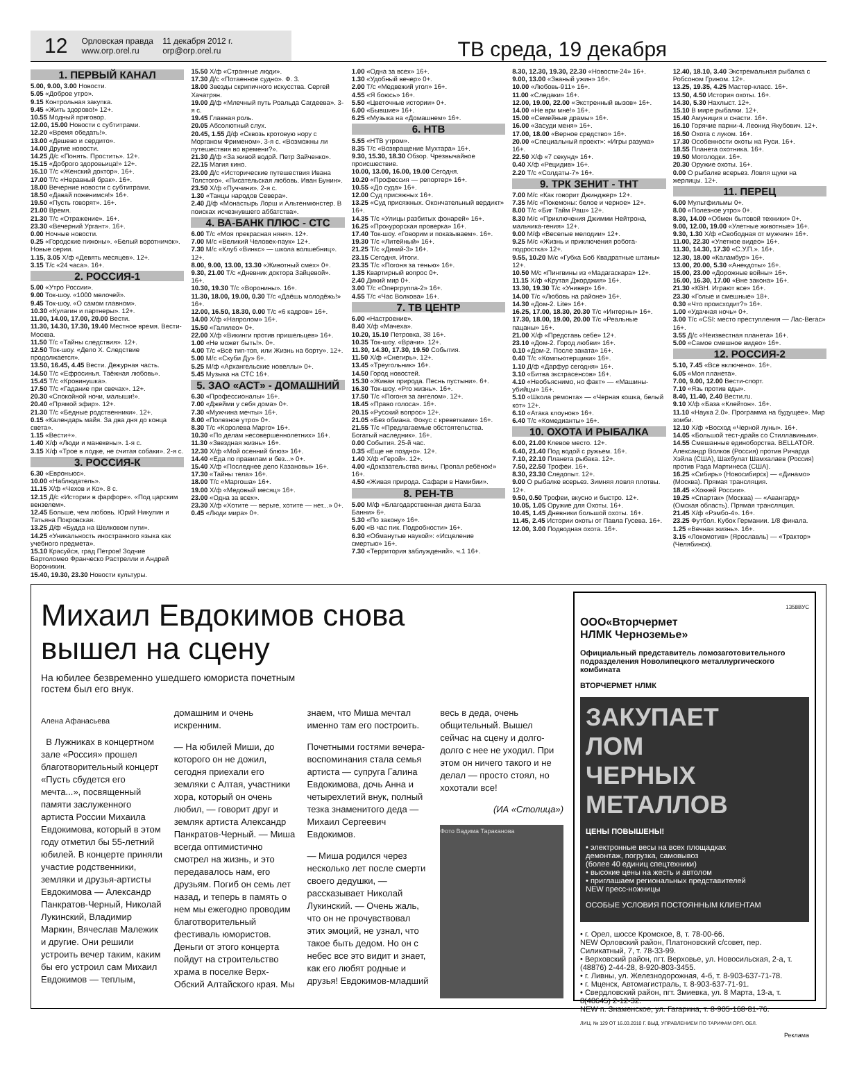12 Орловская правда
www.orp.orel.ru 11 декабря 2012 г.
orp@orp.orel.ru
ТВ среда, 19 декабря
1. ПЕРВЫЙ КАНАЛ
5.00, 9.00, 3.00 Новости.
5.05 «Доброе утро».
9.15 Контрольная закупка.
9.45 «Жить здорово!» 12+.
10.55 Модный приговор.
12.00, 15.00 Новости с субтитрами.
12.20 «Время обедать!».
13.00 «Дешево и сердито».
14.00 Другие новости.
14.25 Д/с «Понять. Простить». 12+.
15.15 «Доброго здоровьица!» 12+.
16.10 Т/с «Женский доктор». 16+.
17.00 Т/с «Неравный брак». 16+.
18.00 Вечерние новости с субтитрами.
18.50 «Давай поженимся!» 16+.
19.50 «Пусть говорят». 16+.
21.00 Время.
21.30 Т/с «Отражение». 16+.
23.30 «Вечерний Ургант». 16+.
0.00 Ночные новости.
0.25 «Городские пижоны». «Белый воротничок». Новые серии.
1.15, 3.05 Х/ф «Девять месяцев». 12+.
3.15 Т/с «24 часа». 16+.
2. РОССИЯ-1
5.00 «Утро России».
9.00 Ток-шоу. «1000 мелочей».
9.45 Ток-шоу. «О самом главном».
10.30 «Кулагин и партнеры». 12+.
11.00, 14.00, 17.00, 20.00 Вести.
11.30, 14.30, 17.30, 19.40 Местное время. Вести-Москва.
11.50 Т/с «Тайны следствия». 12+.
12.50 Ток-шоу. «Дело Х. Следствие продолжается».
13.50, 16.45, 4.45 Вести. Дежурная часть.
14.50 Т/с «Ефросинья. Таёжная любовь».
15.45 Т/с «Кровинушка».
17.50 Т/с «Гадание при свечах». 12+.
20.30 «Спокойной ночи, малыши!».
20.40 «Прямой эфир». 12+.
21.30 Т/с «Бедные родственники». 12+.
0.15 «Календарь майя. За два дня до конца света».
1.15 «Вести+».
1.40 Х/ф «Люди и манекены». 1-я с.
3.15 Х/ф «Трое в лодке, не считая собаки». 2-я с.
3. РОССИЯ-К
6.30 «Евроньюс».
10.00 «Наблюдатель».
11.15 Х/ф «Чехов и Ко». 8 с.
12.15 Д/с «Истории в фарфоре». «Под царским вензелем».
12.45 Больше, чем любовь. Юрий Никулин и Татьяна Покровская.
13.25 Д/ф «Будда на Шелковом пути».
14.25 «Уникальность иностранного языка как учебного предмета».
15.10 Красуйся, град Петров! Зодчие Бартоломео Франческо Растрелли и Андрей Воронихин.
15.40, 19.30, 23.30 Новости культуры.
15.50 Х/ф «Странные люди».
17.30 Д/с «Потаенное судно». Ф. 3.
18.00 Звезды скрипичного искусства. Сергей Хачатрян.
19.00 Д/ф «Млечный путь Роальда Сагдеева». 3-я с.
19.45 Главная роль.
20.05 Абсолютный слух.
20.45, 1.55 Д/ф «Сквозь кротовую нору с Морганом Фрименом». 3-я с. «Возможны ли путешествия во времени?».
21.30 Д/ф «За живой водой. Петр Зайченко».
22.15 Магия кино.
23.00 Д/с «Исторические путешествия Ивана Толстого». «Писательская любовь. Иван Бунин».
23.50 Х/ф «Пуччини». 2-я с.
1.30 «Танцы народов Севера».
2.40 Д/ф «Монастырь Лорш и Альтенмюнстер. В поисках исчезнувшего аббатства».
4. ВА-БАНК ПЛЮС - СТС
6.00 Т/с «Моя прекрасная няня». 12+.
7.00 М/с «Великий Человек-паук» 12+.
7.30 М/с «Клуб «Винкс» — школа волшебниц». 12+.
8.00, 9.00, 13.00, 13.30 «Животный смех» 0+.
9.30, 21.00 Т/с «Дневник доктора Зайцевой». 16+.
10.30, 19.30 Т/с «Воронины». 16+.
11.30, 18.00, 19.00, 0.30 Т/с «Даёшь молодёжь!» 16+.
12.00, 16.50, 18.30, 0.00 Т/с «6 кадров» 16+.
14.00 Х/ф «Напролом» 16+.
15.50 «Галилео» 0+.
22.00 Х/ф «Викинги против пришельцев» 16+.
1.00 «Не может быть!». 0+.
4.00 Т/с «Всё тип-топ, или Жизнь на борту». 12+.
5.00 М/с «Скуби Ду» 6+.
5.25 М/ф «Архангельские новеллы» 0+.
5.45 Музыка на СТС 16+.
5. ЗАО «АСТ» - ДОМАШНИЙ
6.30 «Профессионалы» 16+.
7.00 «Джейми у себя дома» 0+.
7.30 «Мужчина мечты» 16+.
8.00 «Полезное утро» 0+.
8.30 Т/с «Королева Марго» 16+.
10.30 «По делам несовершеннолетних» 16+.
11.30 «Звездная жизнь» 16+.
12.30 Х/ф «Мой осенний блюз» 16+.
14.40 «Еда по правилам и без...» 0+.
15.40 Х/ф «Последнее дело Казановы» 16+.
17.30 «Тайны тела» 16+.
18.00 Т/с «Маргоша» 16+.
19.00 Х/ф «Медовый месяц» 16+.
23.00 «Одна за всех».
23.30 Х/ф «Хотите — верьте, хотите — нет...» 0+.
0.45 «Люди мира» 0+.
1.00 «Одна за всех» 16+.
1.30 «Удобный вечер» 0+.
2.00 Т/с «Медвежий угол» 16+.
4.55 «Я боюсь» 16+.
5.50 «Цветочные истории» 0+.
6.00 «Бывшие» 16+.
6.25 «Музыка на «Домашнем» 16+.
6. НТВ
5.55 «НТВ утром».
8.35 Т/с «Возвращение Мухтара» 16+.
9.30, 15.30, 18.30 Обзор. Чрезвычайное происшествие.
10.00, 13.00, 16.00, 19.00 Сегодня.
10.20 «Профессия — репортер» 16+.
10.55 «До суда» 16+.
12.00 Суд присяжных 16+.
13.25 «Суд присяжных. Окончательный вердикт» 16+.
14.35 Т/с «Улицы разбитых фонарей» 16+.
16.25 «Прокурорская проверка» 16+.
17.40 Ток-шоу. «Говорим и показываем». 16+.
19.30 Т/с «Литейный» 16+.
21.25 Т/с «Дикий-3» 16+.
23.15 Сегодня. Итоги.
23.35 Т/с «Погоня за тенью» 16+.
1.35 Квартирный вопрос 0+.
2.40 Дикий мир 0+.
3.00 Т/с «Опергруппа-2» 16+.
4.55 Т/с «Час Волкова» 16+.
7. ТВ ЦЕНТР
6.00 «Настроение».
8.40 Х/ф «Мачеха».
10.20, 15.10 Петровка, 38 16+.
10.35 Ток-шоу. «Врачи». 12+.
11.30, 14.30, 17.30, 19.50 События.
11.50 Х/ф «Снегирь». 12+.
13.45 «Треугольник» 16+.
14.50 Город новостей.
15.30 «Живая природа. Песнь пустыни». 6+.
16.30 Ток-шоу. «Pro жизнь». 16+.
17.50 Т/с «Погоня за ангелом». 12+.
18.45 «Право голоса». 16+.
20.15 «Русский вопрос» 12+.
21.05 «Без обмана. Фокус с креветками» 16+.
21.55 Т/с «Предлагаемые обстоятельства. Богатый наследник». 16+.
0.00 События. 25-й час.
0.35 «Еще не поздно». 12+.
1.40 Х/ф «Герой». 12+.
4.00 «Доказательства вины. Пропал ребёнок!» 16+.
4.50 «Живая природа. Сафари в Намибии».
8. РЕН-ТВ
5.00 М/ф «Благодарственная диета Багза Банни» 6+.
5.30 «По закону» 16+.
6.00 «В час пик. Подробности» 16+.
6.30 «Обманутые наукой»: «Исцеление смертью» 16+.
7.30 «Территория заблуждений». ч.1 16+.
8.30, 12.30, 19.30, 22.30 «Новости-24» 16+.
9.00, 13.00 «Званый ужин» 16+.
10.00 «Любовь-911» 16+.
11.00 «Следаки» 16+.
12.00, 19.00, 22.00 «Экстренный вызов» 16+.
14.00 «Не ври мне!» 16+.
15.00 «Семейные драмы» 16+.
16.00 «Засуди меня» 16+.
17.00, 18.00 «Верное средство» 16+.
20.00 «Специальный проект»: «Игры разума» 16+.
22.50 Х/ф «7 секунд» 16+.
0.40 Х/ф «Рецидив» 16+.
2.20 Т/с «Солдаты-7» 16+.
9. ТРК ЗЕНИТ - ТНТ
7.00 М/с «Как говорит Джинджер» 12+.
7.35 М/с «Покемоны: белое и черное» 12+.
8.00 Т/с «Биг Тайм Раш» 12+.
8.30 М/с «Приключения Джимми Нейтрона, мальчика-гения» 12+.
9.00 М/ф «Веселые мелодии» 12+.
9.25 М/с «Жизнь и приключения робота-подростка» 12+.
9.55, 10.20 М/с «Губка Боб Квадратные штаны» 12+.
10.50 М/с «Пингвины из «Мадагаскара» 12+.
11.15 Х/ф «Крутая Джорджия» 16+.
13.30, 19.30 Т/с «Универ» 16+.
14.00 Т/с «Любовь на районе» 16+.
14.30 «Дом-2. Lite» 16+.
16.25, 17.00, 18.30, 20.30 Т/с «Интерны» 16+.
17.30, 18.00, 19.00, 20.00 Т/с «Реальные пацаны» 16+.
21.00 Х/ф «Представь себе» 12+.
23.10 «Дом-2. Город любви» 16+.
0.10 «Дом-2. После заката» 16+.
0.40 Т/с «Компьютерщики» 16+.
1.10 Д/ф «Дарфур сегодня» 16+.
3.10 «Битва экстрасенсов» 16+.
4.10 «Необъяснимо, но факт» — «Машины-убийцы» 16+.
5.10 «Школа ремонта» — «Черная кошка, белый кот» 12+.
6.10 «Атака клоунов» 16+.
6.40 Т/с «Комедианты» 16+.
10. ОХОТА И РЫБАЛКА
6.00, 21.00 Клевое место. 12+.
6.40, 21.40 Под водой с ружьем. 16+.
7.10, 22.10 Планета рыбака. 12+.
7.50, 22.50 Трофеи. 16+.
8.30, 23.30 Следопыт. 12+.
9.00 О рыбалке всерьез. Зимняя ловля плотвы. 12+.
9.50, 0.50 Трофеи, вкусно и быстро. 12+.
10.05, 1.05 Оружие для Охоты. 16+.
10.45, 1.45 Дневники большой охоты. 16+.
11.45, 2.45 Истории охоты от Павла Гусева. 16+.
12.00, 3.00 Подводная охота. 16+.
12.40, 18.10, 3.40 Экстремальная рыбалка с Робсоном Грином. 12+.
13.25, 19.35, 4.25 Мастер-класс. 16+.
13.50, 4.50 История охоты. 16+.
14.30, 5.30 Нахлыст. 12+.
15.10 В мире рыбалки. 12+.
15.40 Амуниция и снасти. 16+.
16.10 Горячие парни-4. Леонид Якубович. 12+.
16.50 Охота с луком. 16+.
17.30 Особенности охоты на Руси. 16+.
18.55 Планета охотника. 16+.
19.50 Мотолодки. 16+.
20.30 Оружие охоты. 16+.
0.00 О рыбалке всерьез. Ловля щуки на жерлицы. 12+.
11. ПЕРЕЦ
6.00 Мультфильмы 0+.
8.00 «Полезное утро» 0+.
8.30, 14.00 «Обмен бытовой техники» 0+.
9.00, 12.00, 19.00 «Улетные животные» 16+.
9.30, 1.30 Х/ф «Свободная от мужчин» 16+.
11.00, 22.30 «Улетное видео» 16+.
11.30, 14.30, 17.30 «С.У.П.». 16+.
12.30, 18.00 «Каламбур» 16+.
13.00, 20.00, 5.30 «Анекдоты» 16+.
15.00, 23.00 «Дорожные войны» 16+.
16.00, 16.30, 17.00 «Вне закона» 16+.
21.30 «КВН. Играют все» 16+.
23.30 «Голые и смешные» 18+.
0.30 «Что происходит?» 16+.
1.00 «Удачная ночь» 0+.
3.00 Т/с «CSI: место преступления — Лас-Вегас» 16+.
3.55 Д/с «Неизвестная планета» 16+.
5.00 «Самое смешное видео» 16+.
12. РОССИЯ-2
5.10, 7.45 «Все включено». 16+.
6.05 «Моя планета».
7.00, 9.00, 12.00 Вести-спорт.
7.10 «Язь против еды».
8.40, 11.40, 2.40 Вести.ru.
9.10 Х/ф «База «Клейтон». 16+.
11.10 «Наука 2.0». Программа на будущее». Мир зомби.
12.10 Х/ф «Восход «Черной луны». 16+.
14.05 «Большой тест-драйв со Стиллавиным».
14.55 Смешанные единоборства. BELLATOR. Александр Волков (Россия) против Ричарда Хэйла (США), Шахбулат Шамхалаев (Россия) против Рэда Мартинеса (США).
16.25 «Сибирь» (Новосибирск) — «Динамо» (Москва). Прямая трансляция.
18.45 «Хоккей России».
19.25 «Спартак» (Москва) — «Авангард» (Омская область). Прямая трансляция.
21.45 Х/ф «Рэмбо-4». 16+.
23.25 Футбол. Кубок Германии. 1/8 финала.
1.25 «Вечная жизнь». 16+.
3.15 «Локомотив» (Ярославль) — «Трактор» (Челябинск).
Михаил Евдокимов снова
вышел на сцену
На юбилее безвременно ушедшего юмориста почетным
гостем был его внук.
Алена Афанасьева
В Лужниках в концертном зале «Россия» прошел благотворительный концерт «Пусть сбудется его мечта...», посвященный памяти заслуженного артиста России Михаила Евдокимова, который в этом году отметил бы 55-летний юбилей. В концерте приняли участие родственники, земляки и друзья-артисты Евдокимова — Александр Панкратов-Черный, Николай Лукинский, Владимир Маркин, Вячеслав Малежик и другие. Они решили устроить вечер таким, каким бы его устроил сам Михаил Евдокимов — теплым, домашним и очень искренним.
— На юбилей Миши, до которого он не дожил, сегодня приехали его земляки с Алтая, участники хора, который он очень любил, — говорит друг и земляк артиста Александр Панкратов-Черный. — Миша всегда оптимистично смотрел на жизнь, и это передавалось нам, его друзьям. Погиб он семь лет назад, и теперь в память о нем мы ежегодно проводим благотворительный фестиваль юмористов. Деньги от этого концерта пойдут на строительство храма в поселке Верх-Обский Алтайского края. Мы знаем, что Миша мечтал именно там его построить.
Почетными гостями вечера-воспоминания стала семья артиста — супруга Галина Евдокимова, дочь Анна и четырехлетий внук, полный тезка знаменитого деда — Михаил Сергеевич Евдокимов.
— Миша родился через несколько лет после смерти своего дедушки, — рассказывает Николай Лукинский. — Очень жаль, что он не прочувствовал этих эмоций, не узнал, что такое быть дедом. Но он с небес все это видит и знает, как его любят родные и друзья! Евдокимов-младший весь в деда, очень общительный. Вышел сейчас на сцену и долго-долго с нее не уходил. При этом он ничего такого и не делал — просто стоял, но хохотали все!
(ИА «Столица»)
Фото Вадима Тараканова
1358ВУС
ООО«Вторчермет
НЛМК Черноземье»
Официальный представитель ломозаготовительного подразделения Новолипецкого металлургического комбината
ВТОРЧЕРМЕТ НЛМК
ЗАКУПАЕТ
ЛОМ
ЧЕРНЫХ
МЕТАЛЛОВ
ЦЕНЫ ПОВЫШЕНЫ!
• электронные весы на всех площадках
демонтаж, погрузка, самовывоз
(более 40 единиц спецтехники)
• высокие цены на жесть и автолом
• приглашаем региональных представителей
NEW пресс-ножницы
ОСОБЫЕ УСЛОВИЯ ПОСТОЯННЫМ КЛИЕНТАМ
• г. Орел, шоссе Кромское, 8, т. 78-00-66.
NEW Орловский район, Платоновский с/совет, пер. Силикатный, 7, т. 78-33-99.
• Верховский район, пгт. Верховье, ул. Новосильская, 2-а, т. (48876) 2-44-28, 8-920-803-3455.
• г. Ливны, ул. Железнодорожная, 4-б, т. 8-903-637-71-78.
• г. Мценск, Автомагистраль, т. 8-903-637-71-91.
• Свердловский район, пгт. Змиевка, ул. 8 Марта, 13-а, т. 8(48645) 2-12-32.
NEW п. Знаменское, ул. Гагарина, т. 8-905-168-81-76.
ЛИЦ. № 129 ОТ 16.03.2010 Г. ВЫД. УПРАВЛЕНИЕМ ПО ТАРИФАМ ОРЛ. ОБЛ.
Реклама